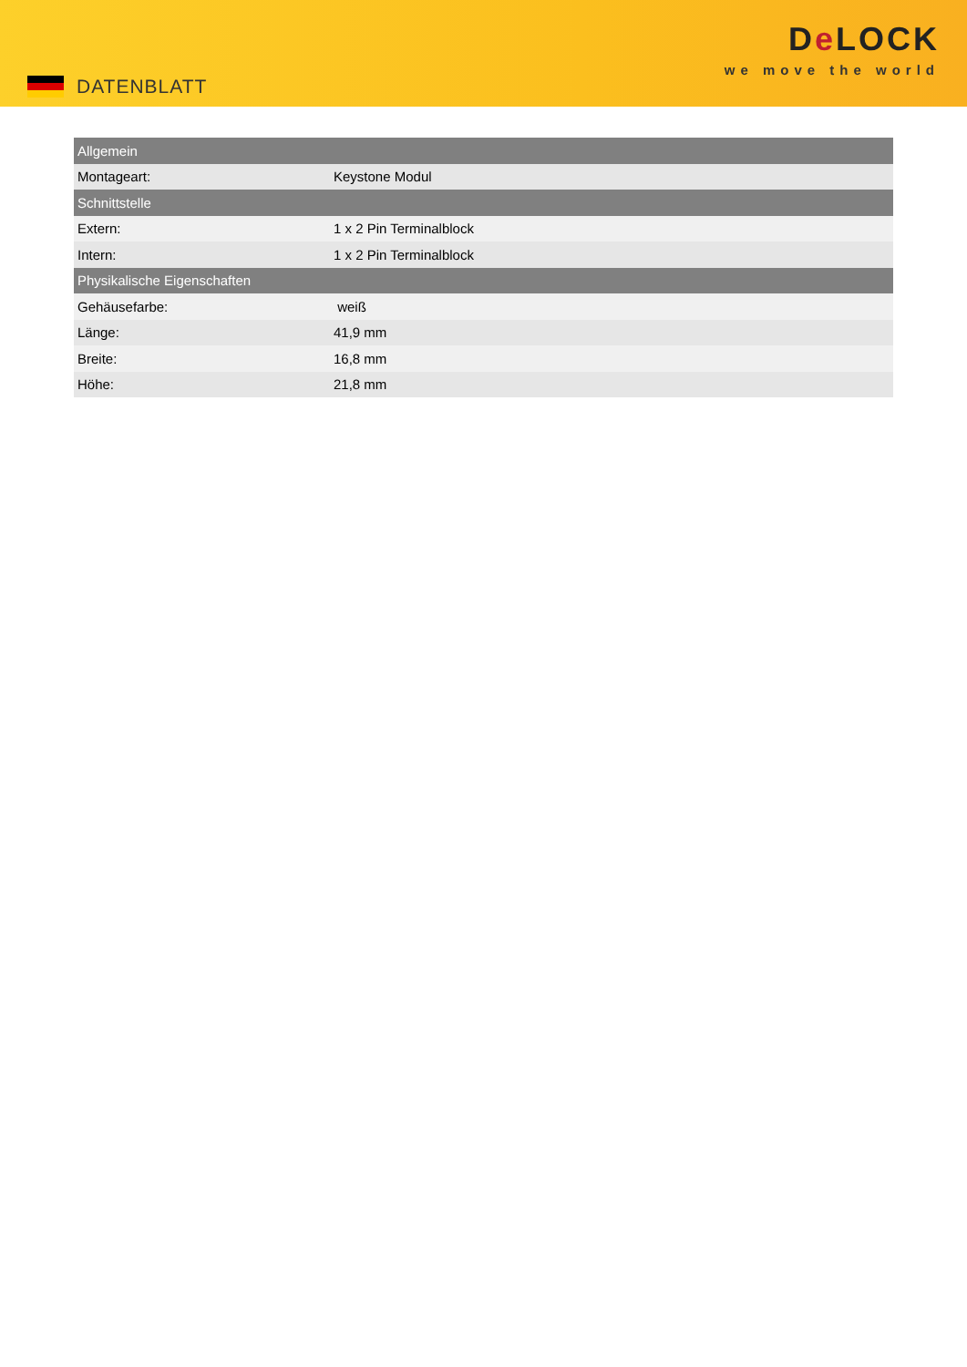DATENBLATT
De LOCK
we move the world
| Allgemein | |
| --- | --- |
| Montageart: | Keystone Modul |
| Schnittstelle | |
| Extern: | 1 x 2 Pin Terminalblock |
| Intern: | 1 x 2 Pin Terminalblock |
| Physikalische Eigenschaften | |
| Gehäusefarbe: | weiß |
| Länge: | 41,9 mm |
| Breite: | 16,8 mm |
| Höhe: | 21,8 mm |